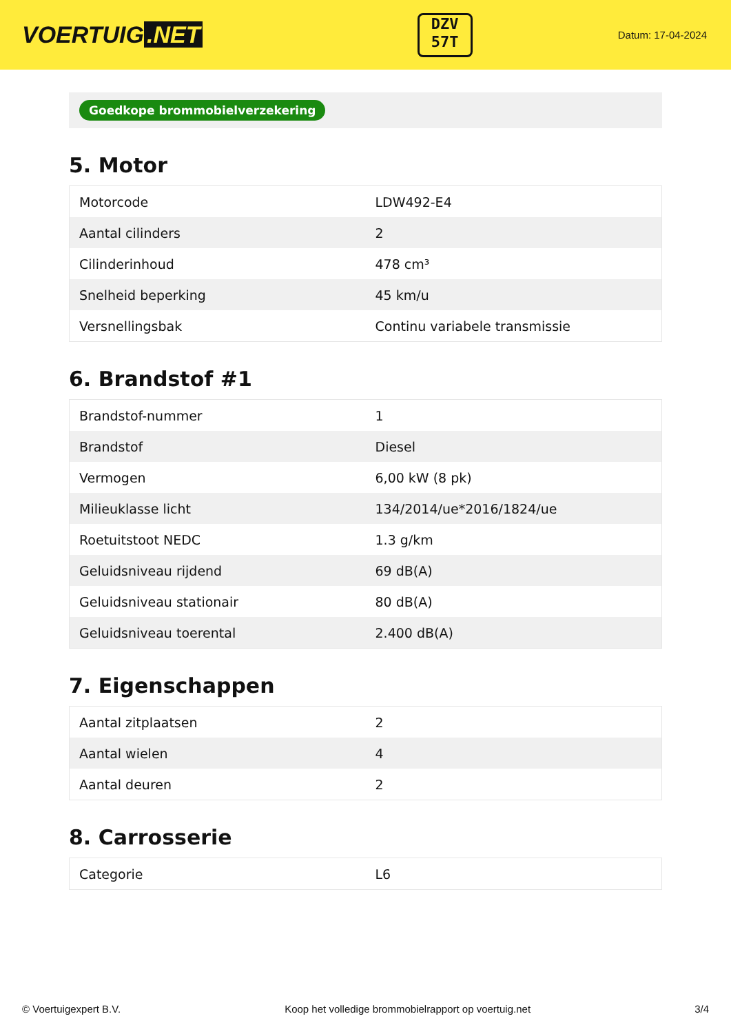VOERTUIG.NET
DZV
57T
Datum: 17-04-2024
Goedkope brommobielverzekering
5. Motor
| Motorcode | LDW492-E4 |
| Aantal cilinders | 2 |
| Cilinderinhoud | 478 cm³ |
| Snelheid beperking | 45 km/u |
| Versnellingsbak | Continu variabele transmissie |
6. Brandstof #1
| Brandstof-nummer | 1 |
| Brandstof | Diesel |
| Vermogen | 6,00 kW (8 pk) |
| Milieuklasse licht | 134/2014/ue*2016/1824/ue |
| Roetuitstoot NEDC | 1.3 g/km |
| Geluidsniveau rijdend | 69 dB(A) |
| Geluidsniveau stationair | 80 dB(A) |
| Geluidsniveau toerental | 2.400 dB(A) |
7. Eigenschappen
| Aantal zitplaatsen | 2 |
| Aantal wielen | 4 |
| Aantal deuren | 2 |
8. Carrosserie
| Categorie | L6 |
© Voertuigexpert B.V. Koop het volledige brommobielrapport op voertuig.net 3/4